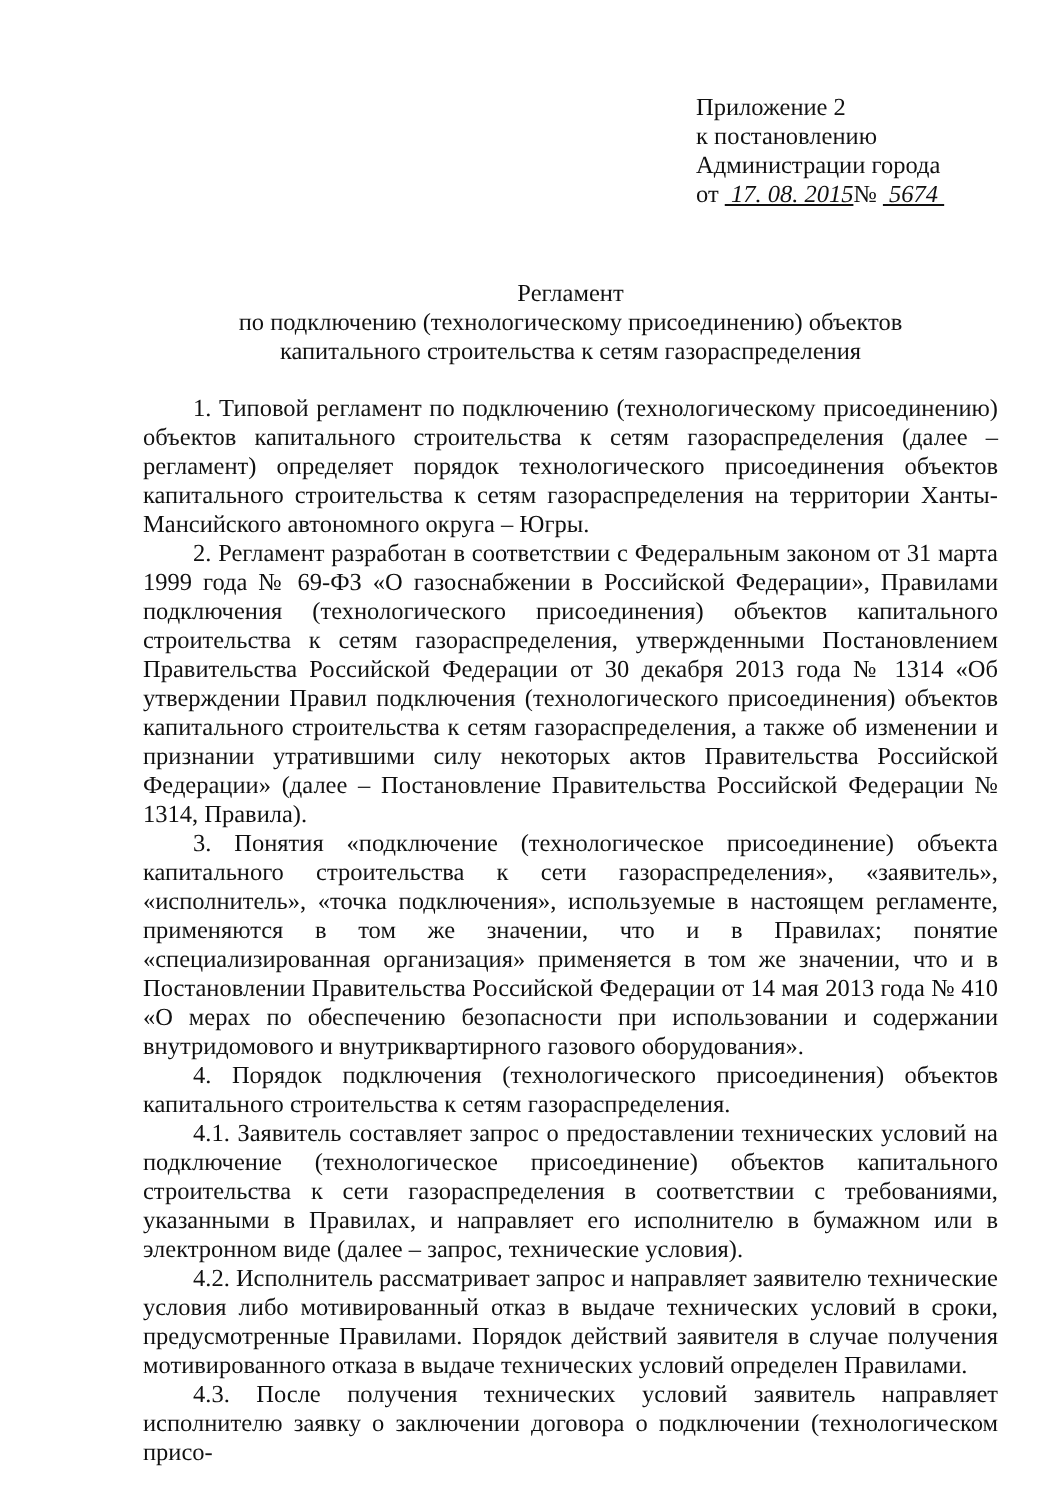Приложение 2
к постановлению
Администрации города
от 17. 08. 2015№ 5674
Регламент
по подключению (технологическому присоединению) объектов
капитального строительства к сетям газораспределения
1. Типовой регламент по подключению (технологическому присоединению) объектов капитального строительства к сетям газораспределения (далее – регламент) определяет порядок технологического присоединения объектов капитального строительства к сетям газораспределения на территории Ханты-Мансийского автономного округа – Югры.
2. Регламент разработан в соответствии с Федеральным законом от 31 марта 1999 года № 69-ФЗ «О газоснабжении в Российской Федерации», Правилами подключения (технологического присоединения) объектов капитального строительства к сетям газораспределения, утвержденными Постановлением Правительства Российской Федерации от 30 декабря 2013 года № 1314 «Об утверждении Правил подключения (технологического присоединения) объектов капитального строительства к сетям газораспределения, а также об изменении и признании утратившими силу некоторых актов Правительства Российской Федерации» (далее – Постановление Правительства Российской Федерации № 1314, Правила).
3. Понятия «подключение (технологическое присоединение) объекта капитального строительства к сети газораспределения», «заявитель», «исполнитель», «точка подключения», используемые в настоящем регламенте, применяются в том же значении, что и в Правилах; понятие «специализированная организация» применяется в том же значении, что и в Постановлении Правительства Российской Федерации от 14 мая 2013 года № 410 «О мерах по обеспечению безопасности при использовании и содержании внутридомового и внутриквартирного газового оборудования».
4. Порядок подключения (технологического присоединения) объектов капитального строительства к сетям газораспределения.
4.1. Заявитель составляет запрос о предоставлении технических условий на подключение (технологическое присоединение) объектов капитального строительства к сети газораспределения в соответствии с требованиями, указанными в Правилах, и направляет его исполнителю в бумажном или в электронном виде (далее – запрос, технические условия).
4.2. Исполнитель рассматривает запрос и направляет заявителю технические условия либо мотивированный отказ в выдаче технических условий в сроки, предусмотренные Правилами. Порядок действий заявителя в случае получения мотивированного отказа в выдаче технических условий определен Правилами.
4.3. После получения технических условий заявитель направляет исполнителю заявку о заключении договора о подключении (технологическом присо-